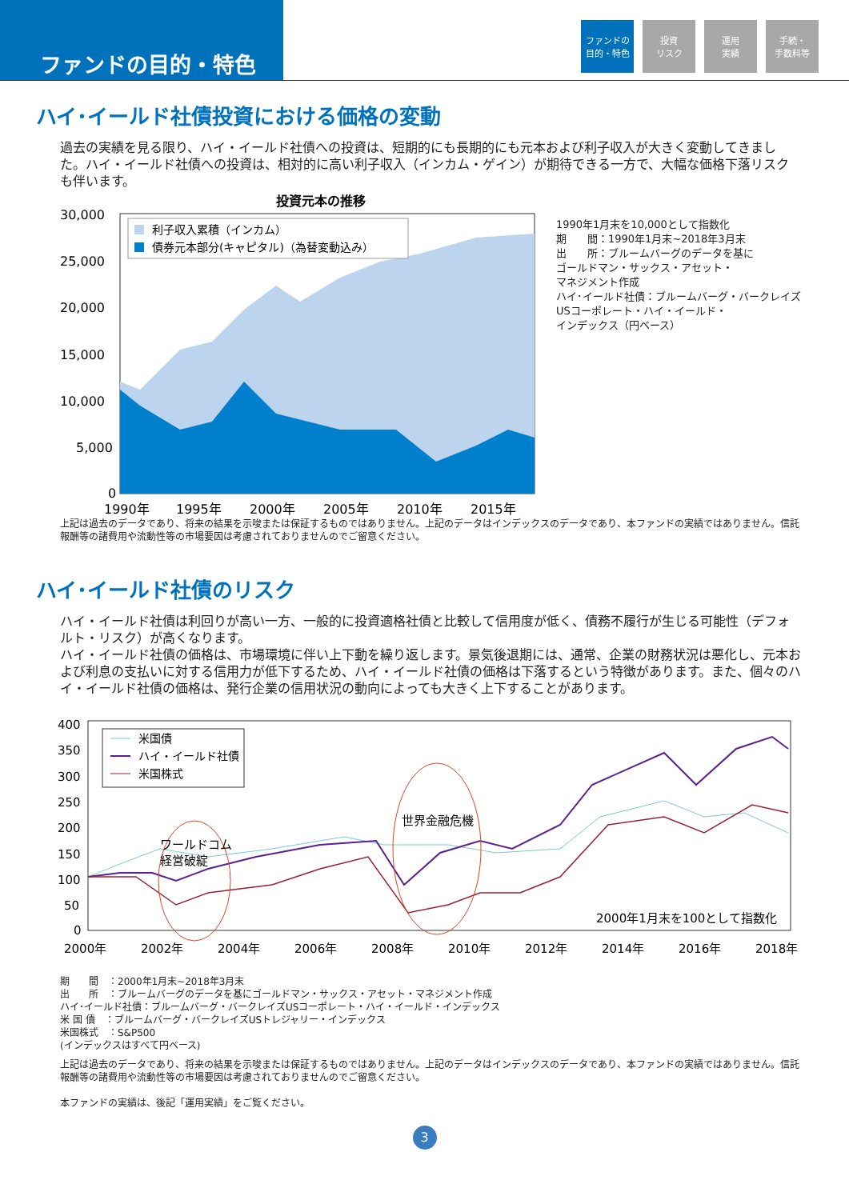ファンドの目的・特色
ファンドの
目的・特色
投資
リスク
運用
実績
手続・
手数料等
ハイ･イールド社債投資における価格の変動
過去の実績を見る限り、ハイ・イールド社債への投資は、短期的にも長期的にも元本および利子収入が大きく変動してきました。ハイ・イールド社債への投資は、相対的に高い利子収入（インカム・ゲイン）が期待できる一方で、大幅な価格下落リスクも伴います。
投資元本の推移
30,000
25,000
20,000
15,000
10,000
5,000
0
1990年
1995年
2000年
2005年
2010年
2015年
利子収入累積（インカム）
債券元本部分(キャピタル)（為替変動込み）
1990年1月末を10,000として指数化
期　　間：1990年1月末~2018年3月末
出　　所：ブルームバーグのデータを基に
ゴールドマン・サックス・アセット・
マネジメント作成
ハイ･イールド社債：ブルームバーグ・バークレイズ
USコーポレート・ハイ・イールド・
インデックス（円ベース）
上記は過去のデータであり、将来の結果を示唆または保証するものではありません。上記のデータはインデックスのデータであり、本ファンドの実績ではありません。信託報酬等の諸費用や流動性等の市場要因は考慮されておりませんのでご留意ください。
ハイ･イールド社債のリスク
ハイ・イールド社債は利回りが高い一方、一般的に投資適格社債と比較して信用度が低く、債務不履行が生じる可能性（デフォルト・リスク）が高くなります。
ハイ・イールド社債の価格は、市場環境に伴い上下動を繰り返します。景気後退期には、通常、企業の財務状況は悪化し、元本および利息の支払いに対する信用力が低下するため、ハイ・イールド社債の価格は下落するという特徴があります。また、個々のハイ・イールド社債の価格は、発行企業の信用状況の動向によっても大きく上下することがあります。
400
350
300
250
200
150
100
50
0
2000年
2002年
2004年
2006年
2008年
2010年
2012年
2014年
2016年
2018年
ワールドコム
経営破綻
世界金融危機
2000年1月末を100として指数化
米国債
ハイ・イールド社債
米国株式
期　　間　：2000年1月末~2018年3月末
出　　所　：ブルームバーグのデータを基にゴールドマン・サックス・アセット・マネジメント作成
ハイ･イールド社債：ブルームバーグ・バークレイズUSコーポレート・ハイ・イールド・インデックス
米 国 債　：ブルームバーグ・バークレイズUSトレジャリー・インデックス
米国株式　：S&P500
(インデックスはすべて円ベース)
上記は過去のデータであり、将来の結果を示唆または保証するものではありません。上記のデータはインデックスのデータであり、本ファンドの実績ではありません。信託報酬等の諸費用や流動性等の市場要因は考慮されておりませんのでご留意ください。
本ファンドの実績は、後記「運用実績」をご覧ください。
3